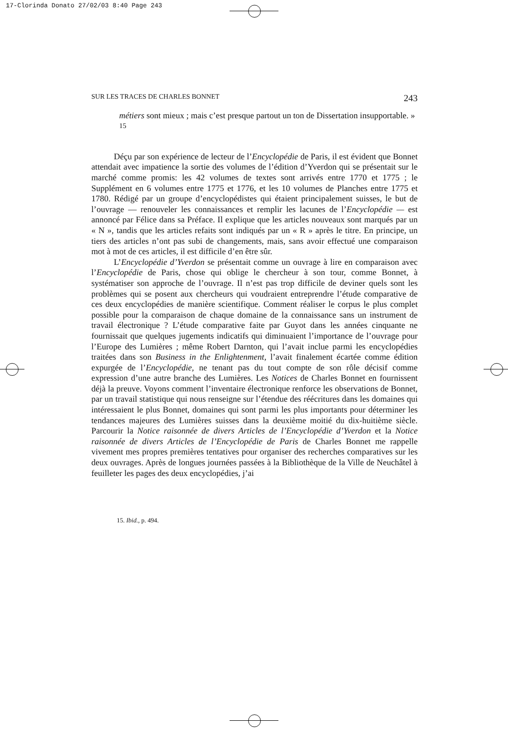17-Clorinda Donato 27/02/03 8:40 Page 243
SUR LES TRACES DE CHARLES BONNET 243
métiers sont mieux ; mais c’est presque partout un ton de Dissertation insupportable. » <sup>15</sup>
Déçu par son expérience de lecteur de l’Encyclopédie de Paris, il est évident que Bonnet attendait avec impatience la sortie des volumes de l’édition d’Yverdon qui se présentait sur le marché comme promis: les 42 volumes de textes sont arrivés entre 1770 et 1775 ; le Supplément en 6 volumes entre 1775 et 1776, et les 10 volumes de Planches entre 1775 et 1780. Rédigé par un groupe d’encyclopédistes qui étaient principalement suisses, le but de l’ouvrage — renouveler les connaissances et remplir les lacunes de l’Encyclopédie — est annoncé par Félice dans sa Préface. Il explique que les articles nouveaux sont marqués par un « N », tandis que les articles refaits sont indiqués par un « R » après le titre. En principe, un tiers des articles n’ont pas subi de changements, mais, sans avoir effectué une comparaison mot à mot de ces articles, il est difficile d’en être sûr.
L’Encyclopédie d’Yverdon se présentait comme un ouvrage à lire en comparaison avec l’Encyclopédie de Paris, chose qui oblige le chercheur à son tour, comme Bonnet, à systématiser son approche de l’ouvrage. Il n’est pas trop difficile de deviner quels sont les problèmes qui se posent aux chercheurs qui voudraient entreprendre l’étude comparative de ces deux encyclopédies de manière scientifique. Comment réaliser le corpus le plus complet possible pour la comparaison de chaque domaine de la connaissance sans un instrument de travail électronique ? L’étude comparative faite par Guyot dans les années cinquante ne fournissait que quelques jugements indicatifs qui diminuaient l’importance de l’ouvrage pour l’Europe des Lumières ; même Robert Darnton, qui l’avait inclue parmi les encyclopédies traitées dans son Business in the Enlightenment, l’avait finalement écartée comme édition expurgée de l’Encyclopédie, ne tenant pas du tout compte de son rôle décisif comme expression d’une autre branche des Lumières. Les Notices de Charles Bonnet en fournissent déjà la preuve. Voyons comment l’inventaire électronique renforce les observations de Bonnet, par un travail statistique qui nous renseigne sur l’étendue des réécritures dans les domaines qui intéressaient le plus Bonnet, domaines qui sont parmi les plus importants pour déterminer les tendances majeures des Lumières suisses dans la deuxième moitié du dix-huitième siècle. Parcourir la Notice raisonnée de divers Articles de l’Encyclopédie d’Yverdon et la Notice raisonnée de divers Articles de l’Encyclopédie de Paris de Charles Bonnet me rappelle vivement mes propres premières tentatives pour organiser des recherches comparatives sur les deux ouvrages. Après de longues journées passées à la Bibliothèque de la Ville de Neuchâtel à feuilleter les pages des deux encyclopédies, j’ai
15. Ibid., p. 494.